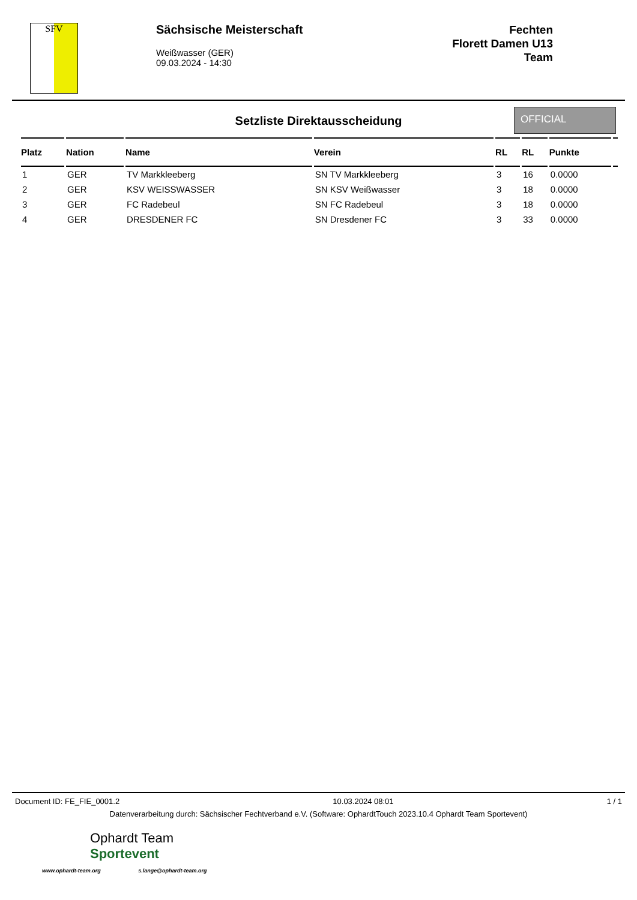SFV
Sächsische Meisterschaft
Weißwasser (GER)
09.03.2024 - 14:30
Fechten
Florett Damen U13
Team
Setzliste Direktausscheidung
OFFICIAL
| Platz | Nation | Name | Verein | RL | RL | Punkte | |
| --- | --- | --- | --- | --- | --- | --- | --- |
| 1 | GER | TV Markkleeberg | SN TV Markkleeberg | 3 | 16 | 0.0000 | |
| 2 | GER | KSV WEISSWASSER | SN KSV Weißwasser | 3 | 18 | 0.0000 | |
| 3 | GER | FC Radebeul | SN FC Radebeul | 3 | 18 | 0.0000 | |
| 4 | GER | DRESDENER FC | SN Dresdener FC | 3 | 33 | 0.0000 | |
Document ID: FE_FIE_0001.2 10.03.2024 08:01 1 / 1
Datenverarbeitung durch: Sächsischer Fechtverband e.V. (Software: OphardtTouch 2023.10.4 Ophardt Team Sportevent)
Ophardt Team
Sportevent
www.ophardt-team.org s.lange@ophardt-team.org